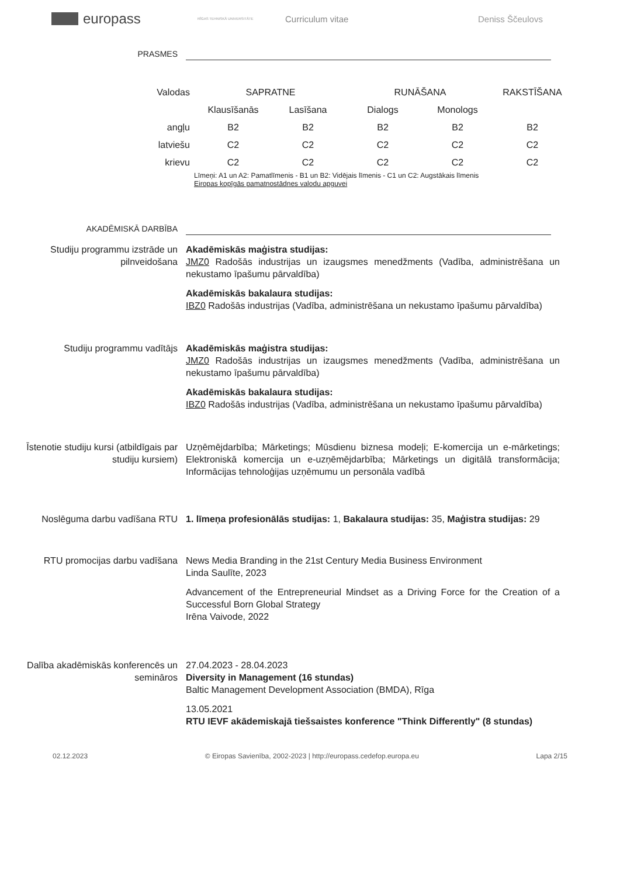europass
RĪGAS TEHNISKĀ UNIVERSITĀTE
Curriculum vitae Deniss Ščeulovs
PRASMES
| Valodas | SAPRATNE | | RUNĀŠANA | | RAKSTĪŠANA |
| | Klausīšanās | Lasīšana | Dialogs | Monologs | |
| angļu | B2 | B2 | B2 | B2 | B2 |
| latviešu | C2 | C2 | C2 | C2 | C2 |
| krievu | C2 | C2 | C2 | C2 | C2 |
Līmeņi: A1 un A2: Pamatlīmenis - B1 un B2: Vidējais līmenis - C1 un C2: Augstākais līmenis
Eiropas kopīgās pamatnostādnes valodu apguvei
AKADĒMISKĀ DARBĪBA
Studiju programmu izstrāde un pilnveidošana
Akadēmiskās maģistra studijas:
JMZ0 Radošās industrijas un izaugsmes menedžments (Vadība, administrēšana un nekustamo īpašumu pārvaldība)
Akadēmiskās bakalaura studijas:
IBZ0 Radošās industrijas (Vadība, administrēšana un nekustamo īpašumu pārvaldība)
Studiju programmu vadītājs Akadēmiskās maģistra studijas:
JMZ0 Radošās industrijas un izaugsmes menedžments (Vadība, administrēšana un nekustamo īpašumu pārvaldība)
Akadēmiskās bakalaura studijas:
IBZ0 Radošās industrijas (Vadība, administrēšana un nekustamo īpašumu pārvaldība)
Īstenotie studiju kursi (atbildīgais par studiju kursiem)
Uzņēmējdarbība; Mārketings; Mūsdienu biznesa modeļi; E-komercija un e-mārketings; Elektroniskā komercija un e-uzņēmējdarbība; Mārketings un digitālā transformācija; Informācijas tehnoloģijas uzņēmumu un personāla vadībā
Noslēguma darbu vadīšana RTU 1. līmeņa profesionālās studijas: 1, Bakalaura studijas: 35, Maģistra studijas: 29
RTU promocijas darbu vadīšana News Media Branding in the 21st Century Media Business Environment
Linda Saulīte, 2023
Advancement of the Entrepreneurial Mindset as a Driving Force for the Creation of a Successful Born Global Strategy
Irēna Vaivode, 2022
Dalība akadēmiskās konferencēs un semināros
27.04.2023 - 28.04.2023
Diversity in Management (16 stundas)
Baltic Management Development Association (BMDA), Rīga
13.05.2021
RTU IEVF akādemiskajā tiešsaistes konference "Think Differently" (8 stundas)
02.12.2023 © Eiropas Savienība, 2002-2023 | http://europass.cedefop.europa.eu Lapa 2/15